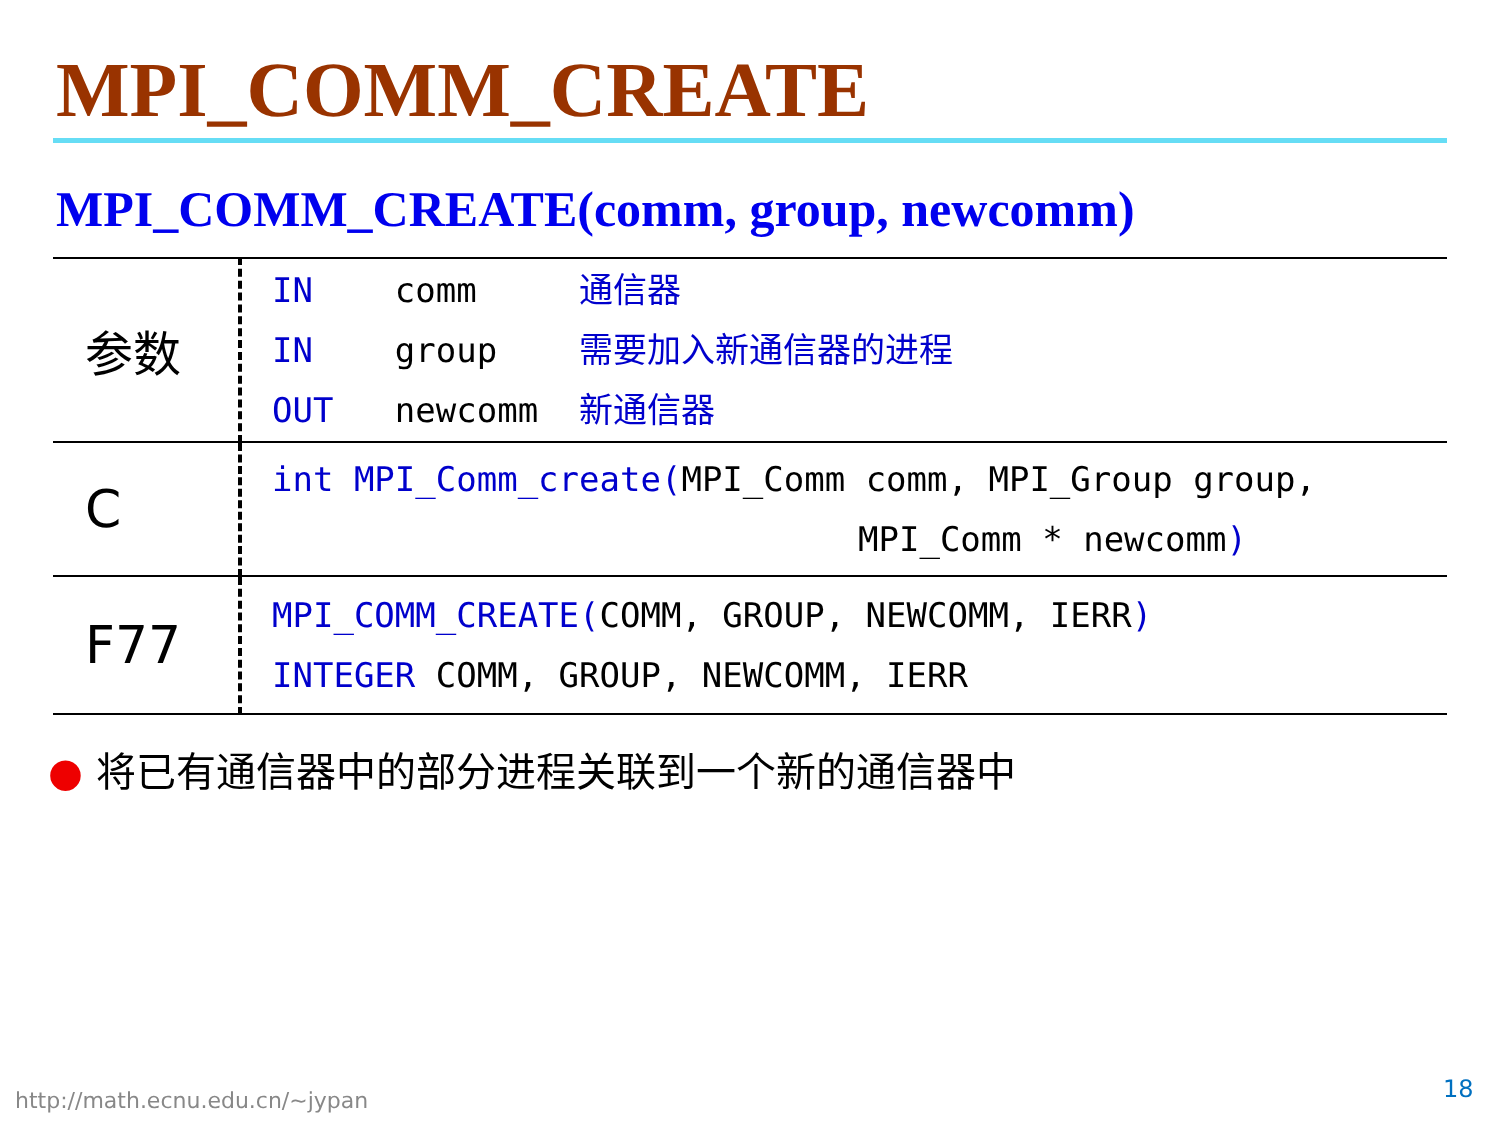MPI_COMM_CREATE
MPI_COMM_CREATE(comm, group, newcomm)
| 参数 | IN comm 通信器 IN group 需要加入新通信器的进程 OUT newcomm 新通信器 |
| C | int MPI_Comm_create( MPI_Comm comm, MPI_Group group, MPI_Comm * newcomm ) |
| F77 | MPI_COMM_CREATE( COMM, GROUP, NEWCOMM, IERR ) INTEGER COMM, GROUP, NEWCOMM, IERR |
● 将已有通信器中的部分进程关联到一个新的通信器中
http://math.ecnu.edu.cn/~jypan 18